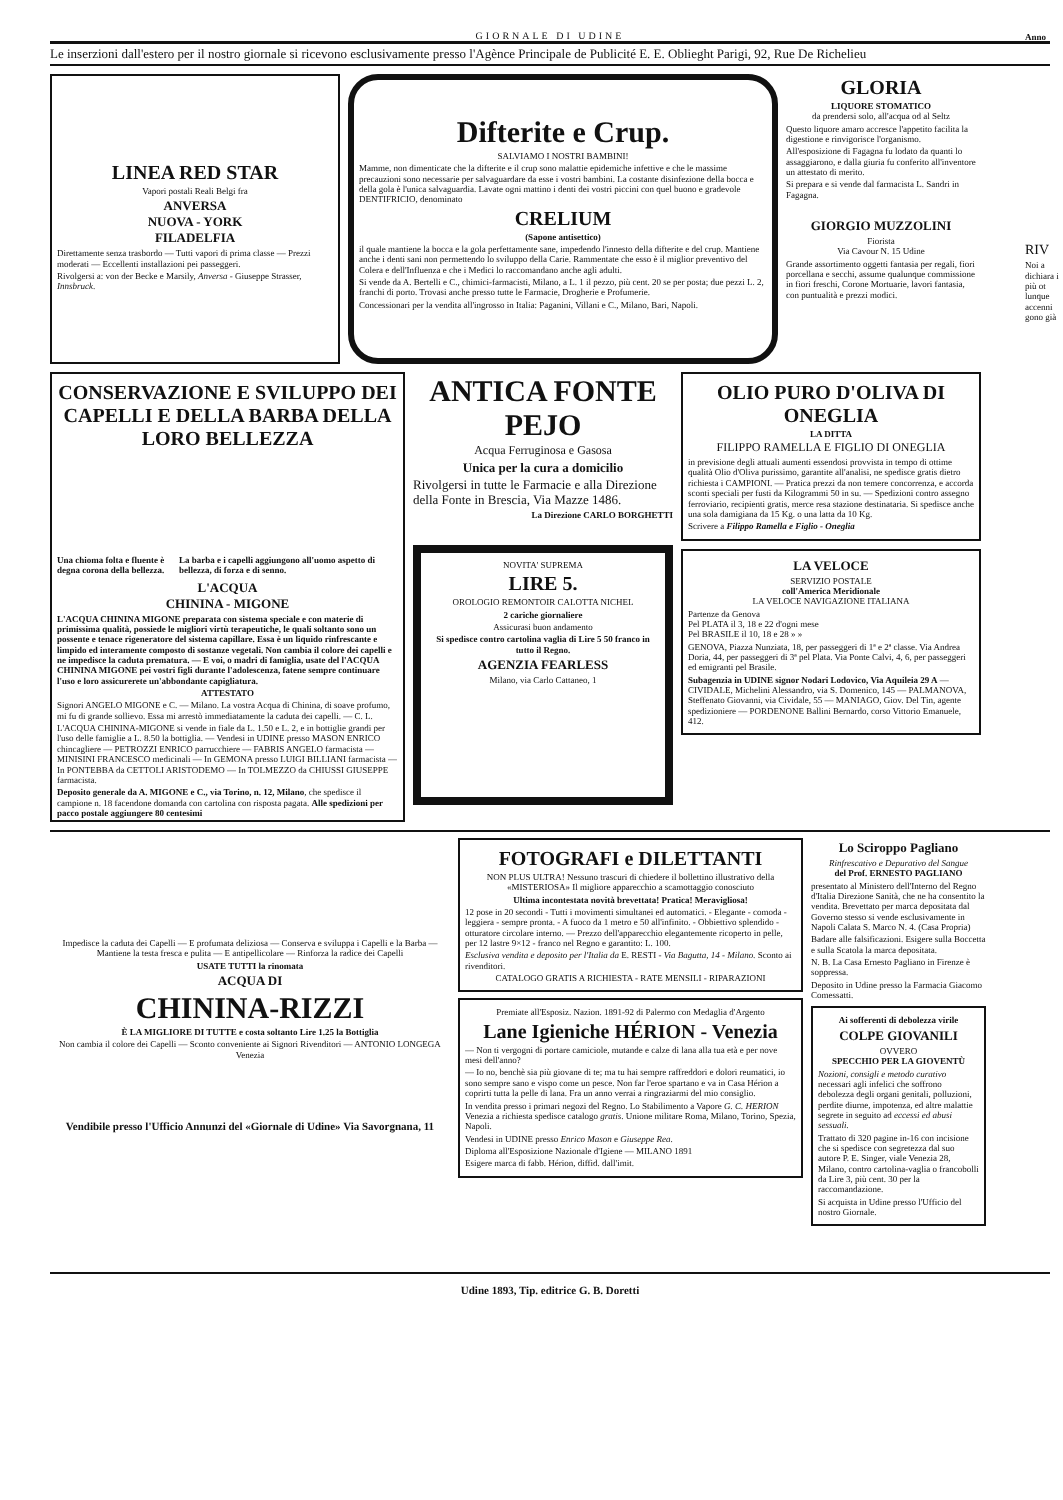GIORNALE DI UDINE
Le inserzioni dall'estero per il nostro giornale si ricevono esclusivamente presso l'Agènce Principale de Publicité E. E. Oblieght Parigi, 92, Rue De Richelieu
LINEA RED STAR
Vapori postali Reali Belgi fra
ANVERSA
NUOVA - YORK
FILADELFIA
Direttamente senza trasbordo — Tutti vapori di prima classe — Prezzi moderati — Eccellenti installazioni pei passeggeri.
Rivolgersi a: von der Becke e Marsily, Anversa - Giuseppe Strasser, Innsbruck.
Difterite e Crup.
SALVIAMO I NOSTRI BAMBINI!
Mamme, non dimenticate che la difterite e il crup sono malattie epidemiche infettive e che le massime precauzioni sono necessarie per salvaguardare da esse i vostri bambini. La costante disinfezione della bocca e della gola è l'unica salvaguardia. Lavate ogni mattino i denti dei vostri piccini con quel buono e gradevole DENTIFRICIO, denominato
CRELIUM
(Sapone antisettico)
il quale mantiene la bocca e la gola perfettamente sane, impedendo l'innesto della difterite e del crup. Mantiene anche i denti sani non permettendo lo sviluppo della Carie. Rammentate che esso è il miglior preventivo del Colera e dell'Influenza e che i Medici lo raccomandano anche agli adulti.
Si vende da A. Bertelli e C., chimici-farmacisti, Milano, a L. 1 il pezzo, più cent. 20 se per posta; due pezzi L. 2, franchi di porto. Trovasi anche presso tutte le Farmacie, Drogherie e Profumerie.
Concessionari per la vendita all'ingrosso in Italia: Paganini, Villani e C., Milano, Bari, Napoli.
GLORIA
LIQUORE STOMATICO
da prendersi solo, all'acqua od al Seltz
Questo liquore amaro accresce l'appetito facilita la digestione e rinvigorisce l'organismo.
All'esposizione di Fagagna fu lodato da quanti lo assaggiarono, e dalla giuria fu conferito all'inventore un attestato di merito.
Si prepara e si vende dal farmacista L. Sandri in Fagagna.
GIORGIO MUZZOLINI
Fiorista
Via Cavour N. 15 Udine
Grande assortimento oggetti fantasia per regali, fiori porcellana e secchi, assume qualunque commissione in fiori freschi, Corone Mortuarie, lavori fantasia, con puntualità e prezzi modici.
CONSERVAZIONE E SVILUPPO DEI CAPELLI E DELLA BARBA DELLA LORO BELLEZZA
Una chioma folta e fluente è degna corona della bellezza.
La barba e i capelli aggiungono all'uomo aspetto di bellezza, di forza e di senno.
L'ACQUA
CHININA - MIGONE
L'ACQUA CHININA MIGONE preparata con sistema speciale e con materie di primissima qualità, possiede le migliori virtù terapeutiche, le quali soltanto sono un possente e tenace rigeneratore del sistema capillare. Essa è un liquido rinfrescante e limpido ed interamente composto di sostanze vegetali. Non cambia il colore dei capelli e ne impedisce la caduta prematura. — E voi, o madri di famiglia, usate del l'ACQUA CHININA MIGONE pei vostri figli durante l'adolescenza, fatene sempre continuare l'uso e loro assicurerete un'abbondante capigliatura.
ATTESTATO
Signori ANGELO MIGONE e C. — Milano. La vostra Acqua di Chinina, di soave profumo, mi fu di grande sollievo. Essa mi arrestò immediatamente la caduta dei capelli. — C. L.
L'ACQUA CHININA-MIGONE si vende in fiale da L. 1.50 e L. 2, e in bottiglie grandi per l'uso delle famiglie a L. 8.50 la bottiglia. — Vendesi in UDINE presso MASON ENRICO chincagliere — PETROZZI ENRICO parrucchiere — FABRIS ANGELO farmacista — MINISINI FRANCESCO medicinali — In GEMONA presso LUIGI BILLIANI farmacista — In PONTEBBA da CETTOLI ARISTODEMO — In TOLMEZZO da CHIUSSI GIUSEPPE farmacista.
Deposito generale da A. MIGONE e C., via Torino, n. 12, Milano, che spedisce il campione n. 18 facendone domanda con cartolina con risposta pagata. Alle spedizioni per pacco postale aggiungere 80 centesimi
ANTICA FONTE PEJO
Acqua Ferruginosa e Gasosa
Unica per la cura a domicilio
Rivolgersi in tutte le Farmacie e alla Direzione della Fonte in Brescia, Via Mazze 1486.
La Direzione CARLO BORGHETTI
NOVITA' SUPREMA
LIRE 5.
OROLOGIO REMONTOIR CALOTTA NICHEL
2 cariche giornaliere
Assicurasi buon andamento
Si spedisce contro cartolina vaglia di Lire 5 50 franco in tutto il Regno.
AGENZIA FEARLESS
Milano, via Carlo Cattaneo, 1
OLIO PURO D'OLIVA DI ONEGLIA
LA DITTA
FILIPPO RAMELLA E FIGLIO DI ONEGLIA
in previsione degli attuali aumenti essendosi provvista in tempo di ottime qualità Olio d'Oliva purissimo, garantite all'analisi, ne spedisce gratis dietro richiesta i CAMPIONI. — Pratica prezzi da non temere concorrenza, e accorda sconti speciali per fusti da Kilogrammi 50 in su. — Spedizioni contro assegno ferroviario, recipienti gratis, merce resa stazione destinataria. Si spedisce anche una sola damigiana da 15 Kg. o una latta da 10 Kg.
Scrivere a Filippo Ramella e Figlio - Oneglia
LA VELOCE
SERVIZIO POSTALE
coll'America Meridionale
LA VELOCE NAVIGAZIONE ITALIANA
Partenze da Genova
Pel PLATA il 3, 18 e 22 d'ogni mese
Pel BRASILE il 10, 18 e 28 » »
GENOVA, Piazza Nunziata, 18, per passeggeri di 1ª e 2ª classe. Via Andrea Doria, 44, per passeggeri di 3ª pel Plata. Via Ponte Calvi, 4, 6, per passeggeri ed emigranti pel Brasile.
Subagenzia in UDINE signor Nodari Lodovico, Via Aquileia 29 A — CIVIDALE, Michelini Alessandro, via S. Domenico, 145 — PALMANOVA, Steffenato Giovanni, via Cividale, 55 — MANIAGO, Giov. Del Tin, agente spedizioniere — PORDENONE Ballini Bernardo, corso Vittorio Emanuele, 412.
Impedisce la caduta dei Capelli — E profumata deliziosa — Conserva e sviluppa i Capelli e la Barba — Mantiene la testa fresca e pulita — E antipellicolare — Rinforza la radice dei Capelli
USATE TUTTI la rinomata
ACQUA DI
CHININA-RIZZI
È LA MIGLIORE DI TUTTE e costa soltanto Lire 1.25 la Bottiglia
Non cambia il colore dei Capelli — Sconto conveniente ai Signori Rivenditori — ANTONIO LONGEGA Venezia
Vendibile presso l'Ufficio Annunzi del «Giornale di Udine» Via Savorgnana, 11
FOTOGRAFI e DILETTANTI
NON PLUS ULTRA! Nessuno trascuri di chiedere il bollettino illustrativo della «MISTERIOSA» Il migliore apparecchio a scamottaggio conosciuto
Ultima incontestata novità brevettata! Pratica! Meravigliosa!
12 pose in 20 secondi - Tutti i movimenti simultanei ed automatici. - Elegante - comoda - leggiera - sempre pronta. - A fuoco da 1 metro e 50 all'infinito. - Obbiettivo splendido - otturatore circolare interno. — Prezzo dell'apparecchio elegantemente ricoperto in pelle, per 12 lastre 9×12 - franco nel Regno e garantito: L. 100.
Esclusiva vendita e deposito per l'Italia da E. RESTI - Via Bagutta, 14 - Milano. Sconto ai rivenditori.
CATALOGO GRATIS A RICHIESTA - RATE MENSILI - RIPARAZIONI
Premiate all'Esposiz. Nazion. 1891-92 di Palermo con Medaglia d'Argento
Lane Igieniche HÉRION - Venezia
— Non ti vergogni di portare camiciole, mutande e calze di lana alla tua età e per nove mesi dell'anno?
— Io no, benchè sia più giovane di te; ma tu hai sempre raffreddori e dolori reumatici, io sono sempre sano e vispo come un pesce. Non far l'eroe spartano e va in Casa Hérion a coprirti tutta la pelle di lana. Fra un anno verrai a ringraziarmi del mio consiglio.
In vendita presso i primari negozi del Regno. Lo Stabilimento a Vapore G. C. HERION Venezia a richiesta spedisce catalogo gratis. Unione militare Roma, Milano, Torino, Spezia, Napoli.
Vendesi in UDINE presso Enrico Mason e Giuseppe Rea.
Diploma all'Esposizione Nazionale d'Igiene — MILANO 1891
Esigere marca di fabb. Hérion, diffid. dall'imit.
Lo Sciroppo Pagliano
Rinfrescativo e Depurativo del Sangue
del Prof. ERNESTO PAGLIANO
presentato al Ministero dell'Interno del Regno d'Italia Direzione Sanità, che ne ha consentito la vendita. Brevettato per marca depositata dal Governo stesso si vende esclusivamente in Napoli Calata S. Marco N. 4. (Casa Propria)
Badare alle falsificazioni. Esigere sulla Boccetta e sulla Scatola la marca depositata.
N. B. La Casa Ernesto Pagliano in Firenze è soppressa.
Deposito in Udine presso la Farmacia Giacomo Comessatti.
Ai sofferenti di debolezza virile
COLPE GIOVANILI
OVVERO
SPECCHIO PER LA GIOVENTÙ
Nozioni, consigli e metodo curativo necessari agli infelici che soffrono debolezza degli organi genitali, polluzioni, perdite diurne, impotenza, ed altre malattie segrete in seguito ad eccessi ed abusi sessuali.
Trattato di 320 pagine in-16 con incisione che si spedisce con segretezza dal suo autore P. E. Singer, viale Venezia 28, Milano, contro cartolina-vaglia o francobolli da Lire 3, più cent. 30 per la raccomandazione.
Si acquista in Udine presso l'Ufficio del nostro Giornale.
Udine 1893, Tip. editrice G. B. Doretti
Anno
RIV
Noi a dichiara i più ot lunque accenni gono già